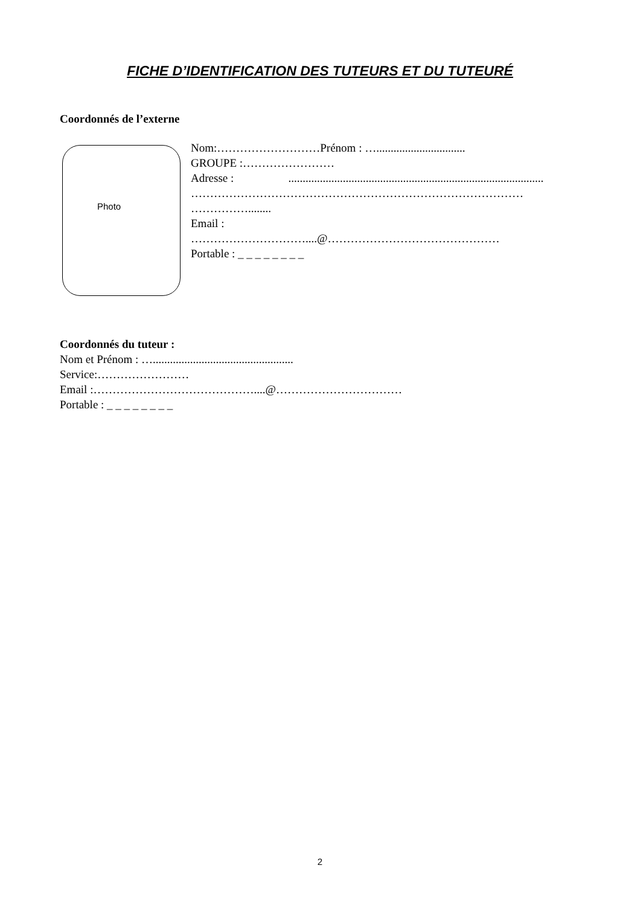FICHE D’IDENTIFICATION DES TUTEURS ET DU TUTEURÉ
Coordonnés de l’externe
Photo
Nom:………………………Prénom : …...............................
GROUPE :……………………
Adresse : .........................................................................................
……………………………………………………………………………
……………........
Email :
…………………………....@………………………………………
Portable : _ _ _ _ _ _ _ _
Coordonnés du tuteur :
Nom et Prénom : ….................................................
Service:……………………
Email :……………………………………....@……………………………
Portable : _ _ _ _ _ _ _ _
2